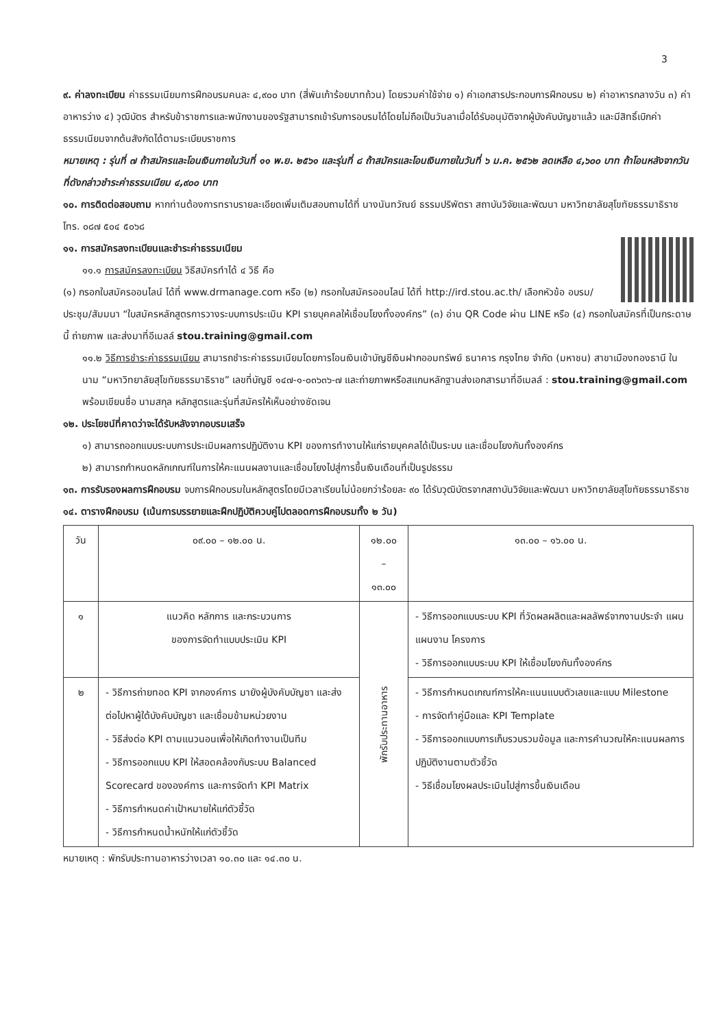3
๙. ค่าลงทะเบียน ค่าธรรมเนียมการฝึกอบรมคนละ ๔,๙๐๐ บาท (สี่พันเก้าร้อยบาทถ้วน) โดยรวมค่าใช้จ่าย ๑) ค่าเอกสารประกอบการฝึกอบรม ๒) ค่าอาหารกลางวัน ๓) ค่าอาหารว่าง ๔) วุฒิบัตร สำหรับข้าราชการและพนักงานของรัฐสามารถเข้ารับการอบรมได้โดยไม่ถือเป็นวันลาเมื่อได้รับอนุมัติจากผู้บังคับบัญชาแล้ว และมีสิทธิ์เบิกค่าธรรมเนียมจากต้นสังกัดได้ตามระเบียบราชการ
หมายเหตุ : รุ่นที่ ๗ ถ้าสมัครและโอนเงินภายในวันที่ ๑๑ พ.ย. ๒๕๖๑ และรุ่นที่ ๘ ถ้าสมัครและโอนเงินภายในวันที่ ๖ ม.ค. ๒๕๖๒ ลดเหลือ ๔,๖๐๐ บาท ถ้าโอนหลังจากวันที่ดังกล่าวชำระค่าธรรมเนียม ๔,๙๐๐ บาท
๑๐. การติดต่อสอบถาม หากท่านต้องการทราบรายละเอียดเพิ่มเติมสอบถามได้ที่ นางนันทวัณย์ ธรรมปริพัตรา สถาบันวิจัยและพัฒนา มหาวิทยาลัยสุโขทัยธรรมาธิราช โทร. ๐๘๗ ๕๐๔ ๕๐๖๘
๑๑. การสมัครลงทะเบียนและชำระค่าธรรมเนียม
๑๑.๑ การสมัครลงทะเบียน วิธีสมัครทำได้ ๔ วิธี คือ
(๑) กรอกใบสมัครออนไลน์ ได้ที่ www.drmanage.com หรือ (๒) กรอกใบสมัครออนไลน์ ได้ที่ http://ird.stou.ac.th/ เลือกหัวข้อ อบรม/ประชุม/สัมมนา “ใบสมัครหลักสูตรการวางระบบการประเมิน KPI รายบุคคลให้เชื่อมโยงทั้งองค์กร” (๓) อ่าน QR Code ผ่าน LINE หรือ (๔) กรอกใบสมัครที่เป็นกระดาษนี้ ถ่ายภาพ และส่งมาที่อีเมลล์ stou.training@gmail.com
๑๑.๒ วิธีการชำระค่าธรรมเนียม สามารถชำระค่าธรรมเนียมโดยการโอนเงินเข้าบัญชีเงินฝากออมทรัพย์ ธนาคาร กรุงไทย จำกัด (มหาชน) สาขาเมืองทองธานี ในนาม “มหาวิทยาลัยสุโขทัยธรรมาธิราช” เลขที่บัญชี ๑๔๗-๑-๐๓๖๓๖-๗ และถ่ายภาพหรือสแกนหลักฐานส่งเอกสารมาที่อีเมลล์ : stou.training@gmail.com พร้อมเขียนชื่อ นามสกุล หลักสูตรและรุ่นที่สมัครให้เห็นอย่างชัดเจน
๑๒. ประโยชน์ที่คาดว่าจะได้รับหลังจากอบรมเสร็จ
๑) สามารถออกแบบระบบการประเมินผลการปฏิบัติงาน KPI ของการทำงานให้แก่รายบุคคลได้เป็นระบบ และเชื่อมโยงกันทั้งองค์กร
๒) สามารถกำหนดหลักเกณฑ์ในการให้คะแนนผลงานและเชื่อมโยงไปสู่การขึ้นเงินเดือนที่เป็นรูปธรรม
๑๓. การรับรองผลการฝึกอบรม จบการฝึกอบรมในหลักสูตรโดยมีเวลาเรียนไม่น้อยกว่าร้อยละ ๙๐ ได้รับวุฒิบัตรจากสถาบันวิจัยและพัฒนา มหาวิทยาลัยสุโขทัยธรรมาธิราช
๑๔. ตารางฝึกอบรม (เน้นการบรรยายและฝึกปฏิบัติควบคู่ไปตลอดการฝึกอบรมทั้ง ๒ วัน)
| วัน | ๐๙.๐๐ – ๑๒.๐๐ น. | ๑๒.๐๐ – ๑๓.๐๐ | ๑๓.๐๐ – ๑๖.๐๐ น. |
| ๑ | แนวคิด หลักการ และกระบวนการ ของการจัดทำแบบประเมิน KPI | พักรับประทานอาหาร | - วิธีการออกแบบระบบ KPI ที่วัดผลผลิตและผลลัพธ์จากงานประจำ แผน แผนงาน โครงการ - วิธีการออกแบบระบบ KPI ให้เชื่อมโยงกันทั้งองค์กร |
| ๒ | - วิธีการถ่ายทอด KPI จากองค์การ มายังผู้บังคับบัญชา และส่งต่อไปหาผู้ใต้บังคับบัญชา และเชื่อมข้ามหน่วยงาน - วิธีส่งต่อ KPI ตามแนวนอนเพื่อให้เกิดทำงานเป็นทีม - วิธีการออกแบบ KPI ให้สอดคล้องกับระบบ Balanced Scorecard ขององค์การ และการจัดทำ KPI Matrix - วิธีการกำหนดค่าเป้าหมายให้แก่ตัวชี้วัด - วิธีการกำหนดน้ำหนักให้แก่ตัวชี้วัด | | - วิธีการกำหนดเกณฑ์การให้คะแนนแบบตัวเลขและแบบ Milestone - การจัดทำคู่มือและ KPI Template - วิธีการออกแบบการเก็บรวบรวมข้อมูล และการคำนวณให้คะแนนผลการปฏิบัติงานตามตัวชี้วัด - วิธีเชื่อมโยงผลประเมินไปสู่การขึ้นเงินเดือน |
หมายเหตุ : พักรับประทานอาหารว่างเวลา ๑๐.๓๐ และ ๑๔.๓๐ น.